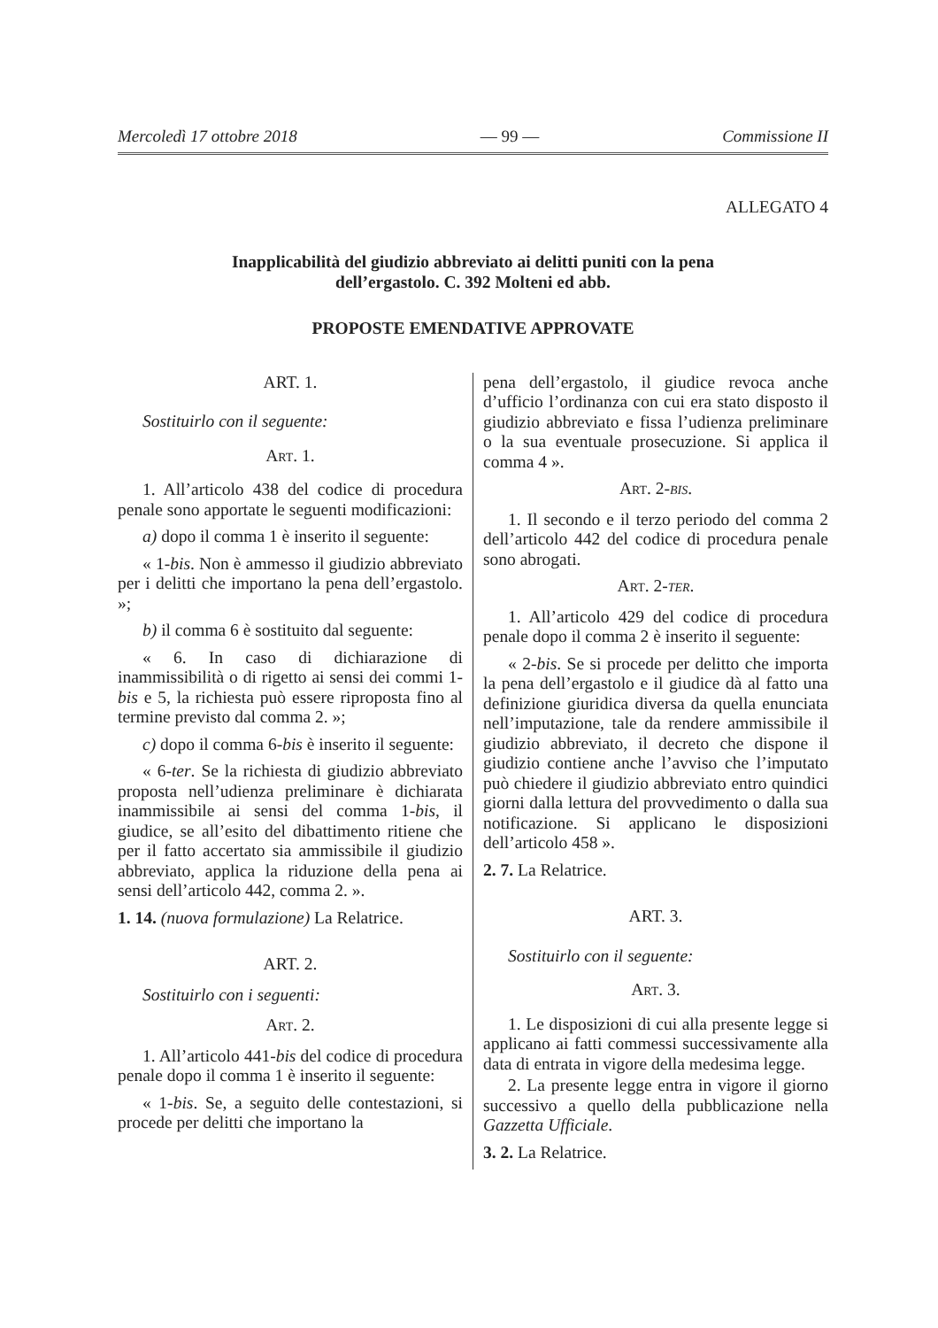Mercoledì 17 ottobre 2018 — 99 — Commissione II
ALLEGATO 4
Inapplicabilità del giudizio abbreviato ai delitti puniti con la pena
dell’ergastolo. C. 392 Molteni ed abb.
PROPOSTE EMENDATIVE APPROVATE
ART. 1.
Sostituirlo con il seguente:
Art. 1.
1. All’articolo 438 del codice di procedura penale sono apportate le seguenti modificazioni:
a) dopo il comma 1 è inserito il seguente:
« 1-bis. Non è ammesso il giudizio abbreviato per i delitti che importano la pena dell’ergastolo. »;
b) il comma 6 è sostituito dal seguente:
« 6. In caso di dichiarazione di inammissibilità o di rigetto ai sensi dei commi 1-bis e 5, la richiesta può essere riproposta fino al termine previsto dal comma 2. »;
c) dopo il comma 6-bis è inserito il seguente:
« 6-ter. Se la richiesta di giudizio abbreviato proposta nell’udienza preliminare è dichiarata inammissibile ai sensi del comma 1-bis, il giudice, se all’esito del dibattimento ritiene che per il fatto accertato sia ammissibile il giudizio abbreviato, applica la riduzione della pena ai sensi dell’articolo 442, comma 2. ».
1. 14. (nuova formulazione) La Relatrice.
ART. 2.
Sostituirlo con i seguenti:
Art. 2.
1. All’articolo 441-bis del codice di procedura penale dopo il comma 1 è inserito il seguente:
« 1-bis. Se, a seguito delle contestazioni, si procede per delitti che importano la
pena dell’ergastolo, il giudice revoca anche d’ufficio l’ordinanza con cui era stato disposto il giudizio abbreviato e fissa l’udienza preliminare o la sua eventuale prosecuzione. Si applica il comma 4 ».
Art. 2-bis.
1. Il secondo e il terzo periodo del comma 2 dell’articolo 442 del codice di procedura penale sono abrogati.
Art. 2-ter.
1. All’articolo 429 del codice di procedura penale dopo il comma 2 è inserito il seguente:
« 2-bis. Se si procede per delitto che importa la pena dell’ergastolo e il giudice dà al fatto una definizione giuridica diversa da quella enunciata nell’imputazione, tale da rendere ammissibile il giudizio abbreviato, il decreto che dispone il giudizio contiene anche l’avviso che l’imputato può chiedere il giudizio abbreviato entro quindici giorni dalla lettura del provvedimento o dalla sua notificazione. Si applicano le disposizioni dell’articolo 458 ».
2. 7. La Relatrice.
ART. 3.
Sostituirlo con il seguente:
Art. 3.
1. Le disposizioni di cui alla presente legge si applicano ai fatti commessi successivamente alla data di entrata in vigore della medesima legge.
2. La presente legge entra in vigore il giorno successivo a quello della pubblicazione nella Gazzetta Ufficiale.
3. 2. La Relatrice.